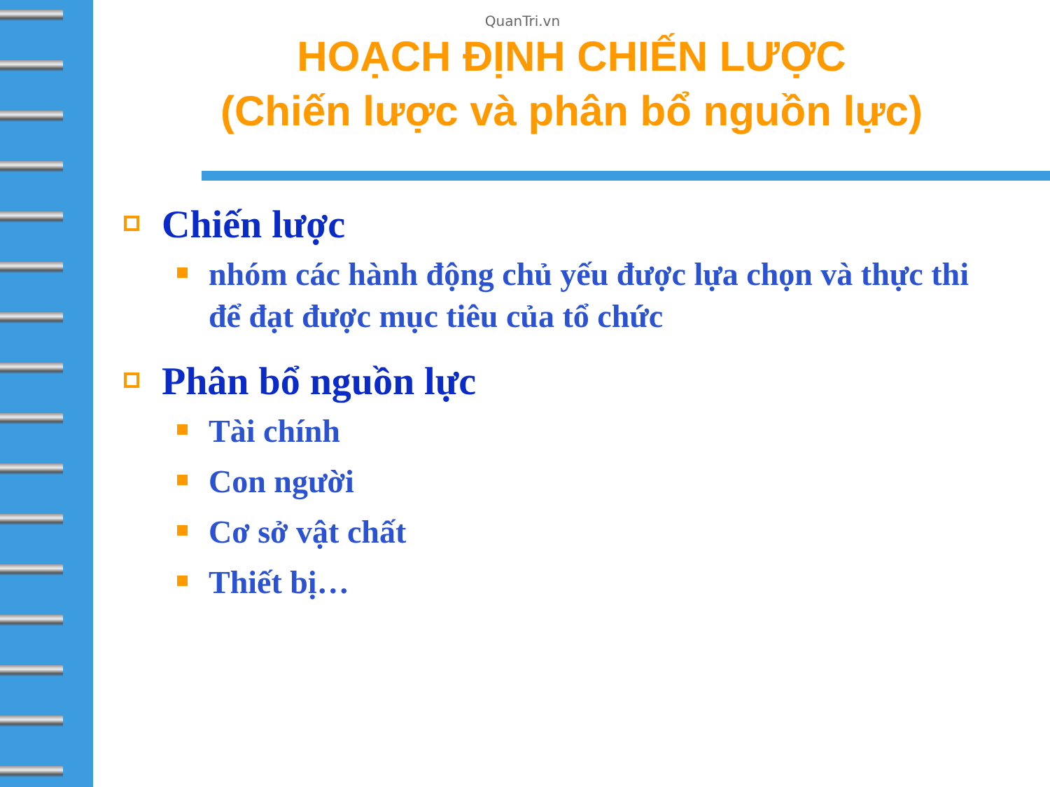QuanTri.vn
HOẠCH ĐỊNH CHIẾN LƯỢC
(Chiến lược và phân bổ nguồn lực)
Chiến lược
nhóm các hành động chủ yếu được lựa chọn và thực thi để đạt được mục tiêu của tổ chức
Phân bổ nguồn lực
Tài chính
Con người
Cơ sở vật chất
Thiết bị…